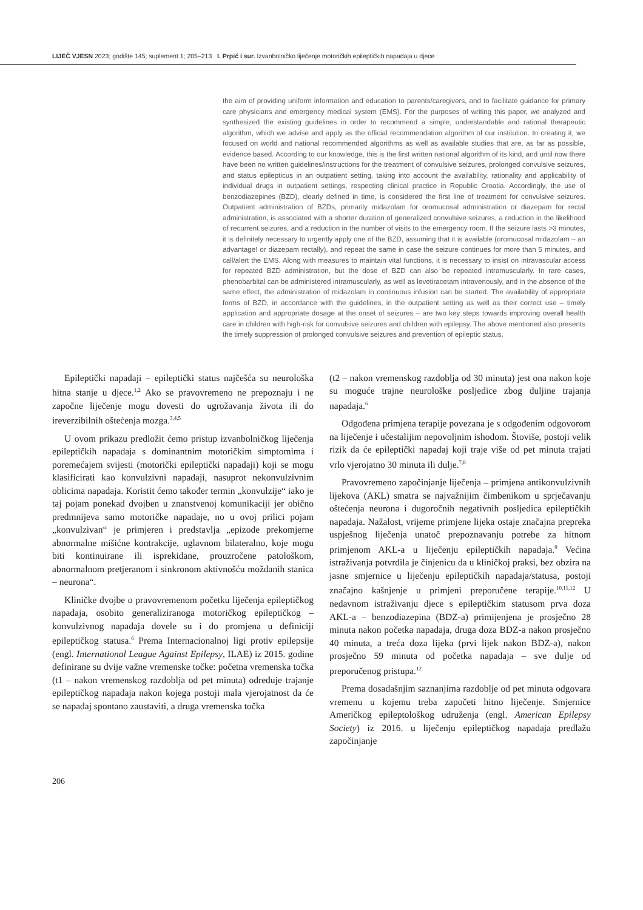LIJEČ VJESN 2023; godište 145; suplement 1; 205–213 I. Prpić i sur. Izvanbolničko liječenje motoričkih epileptičkih napadaja u djece
the aim of providing uniform information and education to parents/caregivers, and to facilitate guidance for primary care physicians and emergency medical system (EMS). For the purposes of writing this paper, we analyzed and synthesized the existing guidelines in order to recommend a simple, understandable and rational therapeutic algorithm, which we advise and apply as the official recommendation algorithm of our institution. In creating it, we focused on world and national recommended algorithms as well as available studies that are, as far as possible, evidence based. According to our knowledge, this is the first written national algorithm of its kind, and until now there have been no written guidelines/instructions for the treatment of convulsive seizures, prolonged convulsive seizures, and status epilepticus in an outpatient setting, taking into account the availability, rationality and applicability of individual drugs in outpatient settings, respecting clinical practice in Republic Croatia. Accordingly, the use of benzodiazepines (BZD), clearly defined in time, is considered the first line of treatment for convulsive seizures. Outpatient administration of BZDs, primarily midazolam for oromucosal administration or diazepam for rectal administration, is associated with a shorter duration of generalized convulsive seizures, a reduction in the likelihood of recurrent seizures, and a reduction in the number of visits to the emergency room. If the seizure lasts >3 minutes, it is definitely necessary to urgently apply one of the BZD, assuming that it is available (oromucosal midazolam – an advantage! or diazepam rectally), and repeat the same in case the seizure continues for more than 5 minutes, and call/alert the EMS. Along with measures to maintain vital functions, it is necessary to insist on intravascular access for repeated BZD administration, but the dose of BZD can also be repeated intramuscularly. In rare cases, phenobarbital can be administered intramuscularly, as well as levetiracetam intravenously, and in the absence of the same effect, the administration of midazolam in continuous infusion can be started. The availability of appropriate forms of BZD, in accordance with the guidelines, in the outpatient setting as well as their correct use – timely application and appropriate dosage at the onset of seizures – are two key steps towards improving overall health care in children with high-risk for convulsive seizures and children with epilepsy. The above mentioned also presents the timely suppression of prolonged convulsive seizures and prevention of epileptic status.
Epileptički napadaji – epileptički status najčešća su neurološka hitna stanje u djece.<sup>1,2</sup> Ako se pravovremeno ne prepoznaju i ne započne liječenje mogu dovesti do ugrožavanja života ili do ireverzibilnih oštećenja mozga.<sup>3,4,5</sup>
U ovom prikazu predložit ćemo pristup izvanbolničkog liječenja epileptičkih napadaja s dominantnim motoričkim simptomima i poremećajem svijesti (motorički epileptički napadaji) koji se mogu klasificirati kao konvulzivni napadaji, nasuprot nekonvulzivnim oblicima napadaja. Koristit ćemo također termin „konvulzije“ iako je taj pojam ponekad dvojben u znanstvenoj komunikaciji jer obično predmnijeva samo motoričke napadaje, no u ovoj prilici pojam „konvulzivan“ je primjeren i predstavlja „epizode prekomjerne abnormalne mišićne kontrakcije, uglavnom bilateralno, koje mogu biti kontinuirane ili isprekidane, prouzročene patološkom, abnormalnom pretjeranom i sinkronom aktivnošću moždanih stanica – neurona“.
Kliničke dvojbe o pravovremenom početku liječenja epileptičkog napadaja, osobito generaliziranoga motoričkog epileptičkog – konvulzivnog napadaja dovele su i do promjena u definiciji epileptičkog statusa.<sup>6</sup> Prema Internacionalnoj ligi protiv epilepsije (engl. International League Against Epilepsy, ILAE) iz 2015. godine definirane su dvije važne vremenske točke: početna vremenska točka (t1 – nakon vremenskog razdoblja od pet minuta) određuje trajanje epileptičkog napadaja nakon kojega postoji mala vjerojatnost da će se napadaj spontano zaustaviti, a druga vremenska točka
(t2 – nakon vremenskog razdoblja od 30 minuta) jest ona nakon koje su moguće trajne neurološke posljedice zbog duljine trajanja napadaja.<sup>6</sup>
Odgođena primjena terapije povezana je s odgođenim odgovorom na liječenje i učestalijim nepovoljnim ishodom. Štoviše, postoji velik rizik da će epileptički napadaj koji traje više od pet minuta trajati vrlo vjerojatno 30 minuta ili dulje.<sup>7,8</sup>
Pravovremeno započinjanje liječenja – primjena antikonvulzivnih lijekova (AKL) smatra se najvažnijim čimbenikom u sprječavanju oštećenja neurona i dugoročnih negativnih posljedica epileptičkih napadaja. Nažalost, vrijeme primjene lijeka ostaje značajna prepreka uspješnog liječenja unatoč prepoznavanju potrebe za hitnom primjenom AKL-a u liječenju epileptičkih napadaja.<sup>9</sup> Većina istraživanja potvrdila je činjenicu da u kliničkoj praksi, bez obzira na jasne smjernice u liječenju epileptičkih napadaja/statusa, postoji značajno kašnjenje u primjeni preporučene terapije.<sup>10,11,12</sup> U nedavnom istraživanju djece s epileptičkim statusom prva doza AKL-a – benzodiazepina (BDZ-a) primijenjena je prosječno 28 minuta nakon početka napadaja, druga doza BDZ-a nakon prosječno 40 minuta, a treća doza lijeka (prvi lijek nakon BDZ-a), nakon prosječno 59 minuta od početka napadaja – sve dulje od preporučenog pristupa.<sup>12</sup>
Prema dosadašnjim saznanjima razdoblje od pet minuta odgovara vremenu u kojemu treba započeti hitno liječenje. Smjernice Američkog epileptološkog udruženja (engl. American Epilepsy Society) iz 2016. u liječenju epileptičkog napadaja predlažu započinjanje
206